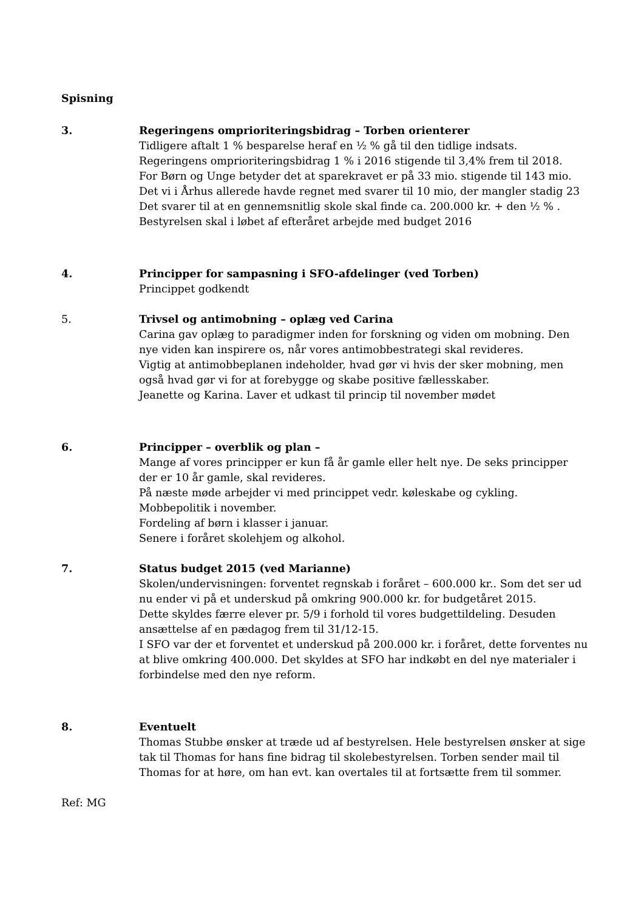Spisning
3. Regeringens omprioriteringsbidrag – Torben orienterer
Tidligere aftalt 1 % besparelse heraf en ½ % gå til den tidlige indsats.
Regeringens omprioriteringsbidrag 1 % i 2016 stigende til 3,4% frem til 2018.
For Børn og Unge betyder det at sparekravet er på 33 mio. stigende til 143 mio.
Det vi i Århus allerede havde regnet med svarer til 10 mio, der mangler stadig 23
Det svarer til at en gennemsnitlig skole skal finde ca. 200.000 kr. + den ½ % .
Bestyrelsen skal i løbet af efteråret arbejde med budget 2016
4. Principper for sampasning i SFO-afdelinger (ved Torben)
Princippet godkendt
5. Trivsel og antimobning – oplæg ved Carina
Carina gav oplæg to paradigmer inden for forskning og viden om mobning. Den nye viden kan inspirere os, når vores antimobbestrategi skal revideres.
Vigtig at antimobbeplanen indeholder, hvad gør vi hvis der sker mobning, men også hvad gør vi for at forebygge og skabe positive fællesskaber.
Jeanette og Karina. Laver et udkast til princip til november mødet
6. Principper – overblik og plan –
Mange af vores principper er kun få år gamle eller helt nye. De seks principper der er 10 år gamle, skal revideres.
På næste møde arbejder vi med princippet vedr. køleskabe og cykling.
Mobbepolitik i november.
Fordeling af børn i klasser i januar.
Senere i foråret skolehjem og alkohol.
7. Status budget 2015 (ved Marianne)
Skolen/undervisningen: forventet regnskab i foråret – 600.000 kr.. Som det ser ud nu ender vi på et underskud på omkring 900.000 kr. for budgetåret 2015.
Dette skyldes færre elever pr. 5/9 i forhold til vores budgettildeling. Desuden ansættelse af en pædagog frem til 31/12-15.
I SFO var der et forventet et underskud på 200.000 kr. i foråret, dette forventes nu at blive omkring 400.000. Det skyldes at SFO har indkøbt en del nye materialer i forbindelse med den nye reform.
8. Eventuelt
Thomas Stubbe ønsker at træde ud af bestyrelsen. Hele bestyrelsen ønsker at sige tak til Thomas for hans fine bidrag til skolebestyrelsen. Torben sender mail til Thomas for at høre, om han evt. kan overtales til at fortsætte frem til sommer.
Ref: MG